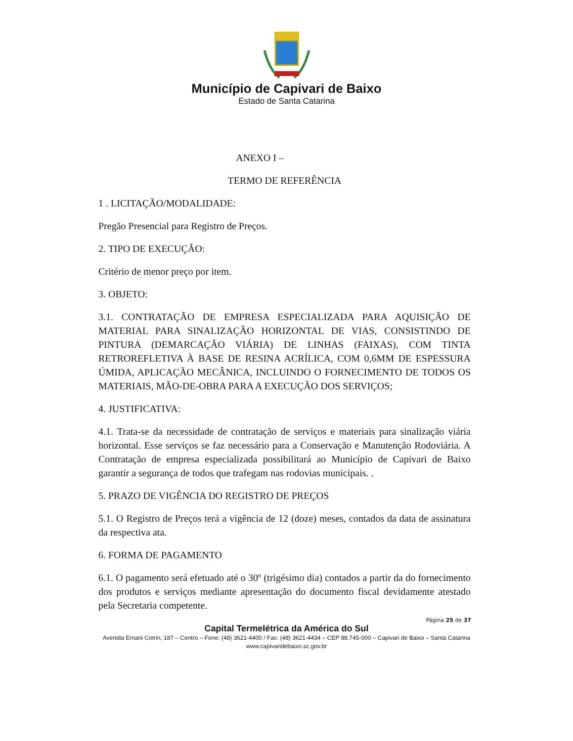Município de Capivari de Baixo
Estado de Santa Catarina
ANEXO I –
TERMO DE REFERÊNCIA
1 . LICITAÇÃO/MODALIDADE:
Pregão Presencial para Registro de Preços.
2. TIPO DE EXECUÇÃO:
Critério de menor preço por item.
3. OBJETO:
3.1. CONTRATAÇÃO DE EMPRESA ESPECIALIZADA PARA AQUISIÇÃO DE MATERIAL PARA SINALIZAÇÃO HORIZONTAL DE VIAS, CONSISTINDO DE PINTURA (DEMARCAÇÃO VIÁRIA) DE LINHAS (FAIXAS), COM TINTA RETROREFLETIVA À BASE DE RESINA ACRÍLICA, COM 0,6MM DE ESPESSURA ÚMIDA, APLICAÇÃO MECÂNICA, INCLUINDO O FORNECIMENTO DE TODOS OS MATERIAIS, MÃO-DE-OBRA PARA A EXECUÇÃO DOS SERVIÇOS;
4. JUSTIFICATIVA:
4.1. Trata-se da necessidade de contratação de serviços e materiais para sinalização viária horizontal. Esse serviços se faz necessário para a Conservação e Manutenção Rodoviária. A Contratação de empresa especializada possibilitará ao Município de Capivari de Baixo garantir a segurança de todos que trafegam nas rodovias municipais. .
5. PRAZO DE VIGÊNCIA DO REGISTRO DE PREÇOS
5.1. O Registro de Preços terá a vigência de 12 (doze) meses, contados da data de assinatura da respectiva ata.
6. FORMA DE PAGAMENTO
6.1. O pagamento será efetuado até o 30º (trigésimo dia) contados a partir da do fornecimento dos produtos e serviços mediante apresentação do documento fiscal devidamente atestado pela Secretaria competente.
Página 25 de 37
Capital Termelétrica da América do Sul
Avenida Ernani Cotrin, 187 – Centro – Fone: (48) 3621-4400 / Fax: (48) 3621-4434 – CEP 88.745-000 – Capivari de Baixo – Santa Catarina
www.capivaridebaixo.sc.gov.br